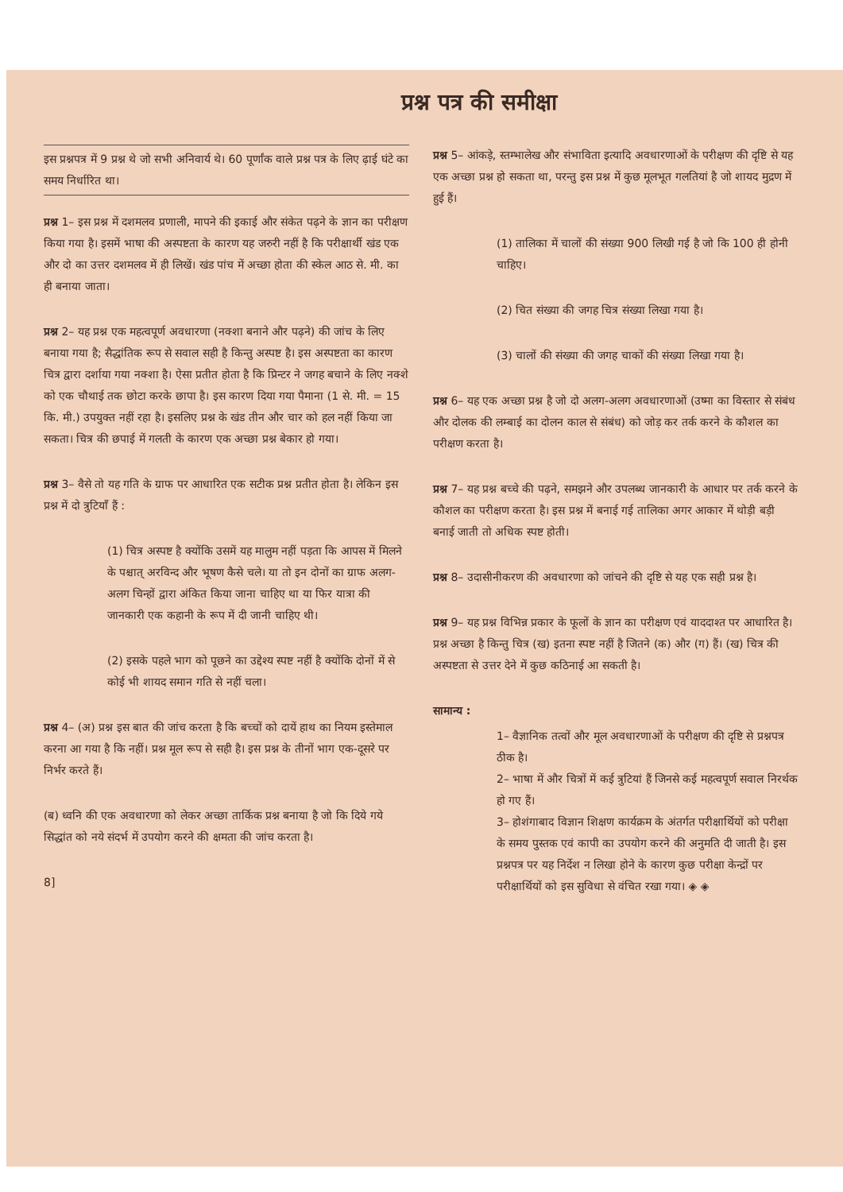प्रश्न पत्र की समीक्षा
इस प्रश्नपत्र में 9 प्रश्न थे जो सभी अनिवार्य थे। 60 पूर्णांक वाले प्रश्न पत्र के लिए ढ़ाई घंटे का समय निर्धारित था।
प्रश्न 1– इस प्रश्न में दशमलव प्रणाली, मापने की इकाई और संकेत पढ़ने के ज्ञान का परीक्षण किया गया है। इसमें भाषा की अस्पष्टता के कारण यह जरुरी नहीं है कि परीक्षार्थी खंड एक और दो का उत्तर दशमलव में ही लिखें। खंड पांच में अच्छा होता की स्केल आठ से. मी. का ही बनाया जाता।
प्रश्न 2– यह प्रश्न एक महत्वपूर्ण अवधारणा (नक्शा बनाने और पढ़ने) की जांच के लिए बनाया गया है; सैद्धांतिक रूप से सवाल सही है किन्तु अस्पष्ट है। इस अस्पष्टता का कारण चित्र द्वारा दर्शाया गया नक्शा है। ऐसा प्रतीत होता है कि प्रिन्टर ने जगह बचाने के लिए नक्शे को एक चौथाई तक छोटा करके छापा है। इस कारण दिया गया पैमाना (1 से. मी. = 15 कि. मी.) उपयुक्त नहीं रहा है। इसलिए प्रश्न के खंड तीन और चार को हल नहीं किया जा सकता। चित्र की छपाई में गलती के कारण एक अच्छा प्रश्न बेकार हो गया।
प्रश्न 3– वैसे तो यह गति के ग्राफ पर आधारित एक सटीक प्रश्न प्रतीत होता है। लेकिन इस प्रश्न में दो त्रुटियाँ हैं :
(1) चित्र अस्पष्ट है क्योंकि उसमें यह मालुम नहीं पड़ता कि आपस में मिलने के पश्चात् अरविन्द और भूषण कैसे चले। या तो इन दोनों का ग्राफ अलग-अलग चिन्हों द्वारा अंकित किया जाना चाहिए था या फिर यात्रा की जानकारी एक कहानी के रूप में दी जानी चाहिए थी।
(2) इसके पहले भाग को पूछने का उद्देश्य स्पष्ट नहीं है क्योंकि दोनों में से कोई भी शायद समान गति से नहीं चला।
प्रश्न 4– (अ) प्रश्न इस बात की जांच करता है कि बच्चों को दायें हाथ का नियम इस्तेमाल करना आ गया है कि नहीं। प्रश्न मूल रूप से सही है। इस प्रश्न के तीनों भाग एक-दूसरे पर निर्भर करते हैं।
(ब) ध्वनि की एक अवधारणा को लेकर अच्छा तार्किक प्रश्न बनाया है जो कि दिये गये सिद्धांत को नये संदर्भ में उपयोग करने की क्षमता की जांच करता है।
8]
प्रश्न 5– आंकड़े, स्तम्भालेख और संभाविता इत्यादि अवधारणाओं के परीक्षण की दृष्टि से यह एक अच्छा प्रश्न हो सकता था, परन्तु इस प्रश्न में कुछ मूलभूत गलतियां है जो शायद मुद्रण में हुई हैं।
(1) तालिका में चालों की संख्या 900 लिखी गई है जो कि 100 ही होनी चाहिए।
(2) चित संख्या की जगह चित्र संख्या लिखा गया है।
(3) चालों की संख्या की जगह चाकों की संख्या लिखा गया है।
प्रश्न 6– यह एक अच्छा प्रश्न है जो दो अलग-अलग अवधारणाओं (उष्मा का विस्तार से संबंध और दोलक की लम्बाई का दोलन काल से संबंध) को जोड़ कर तर्क करने के कौशल का परीक्षण करता है।
प्रश्न 7– यह प्रश्न बच्चे की पढ़ने, समझने और उपलब्ध जानकारी के आधार पर तर्क करने के कौशल का परीक्षण करता है। इस प्रश्न में बनाई गई तालिका अगर आकार में थोड़ी बड़ी बनाई जाती तो अधिक स्पष्ट होती।
प्रश्न 8– उदासीनीकरण की अवधारणा को जांचने की दृष्टि से यह एक सही प्रश्न है।
प्रश्न 9– यह प्रश्न विभिन्न प्रकार के फूलों के ज्ञान का परीक्षण एवं याददाश्त पर आधारित है। प्रश्न अच्छा है किन्तु चित्र (ख) इतना स्पष्ट नहीं है जितने (क) और (ग) हैं। (ख) चित्र की अस्पष्टता से उत्तर देने में कुछ कठिनाई आ सकती है।
सामान्य :
1– वैज्ञानिक तत्वों और मूल अवधारणाओं के परीक्षण की दृष्टि से प्रश्नपत्र ठीक है।
2– भाषा में और चित्रों में कई त्रुटियां हैं जिनसे कई महत्वपूर्ण सवाल निरर्थक हो गए हैं।
3– होशंगाबाद विज्ञान शिक्षण कार्यक्रम के अंतर्गत परीक्षार्थियों को परीक्षा के समय पुस्तक एवं कापी का उपयोग करने की अनुमति दी जाती है। इस प्रश्नपत्र पर यह निर्देश न लिखा होने के कारण कुछ परीक्षा केन्द्रों पर परीक्षार्थियों को इस सुविधा से वंचित रखा गया। ◈ ◈